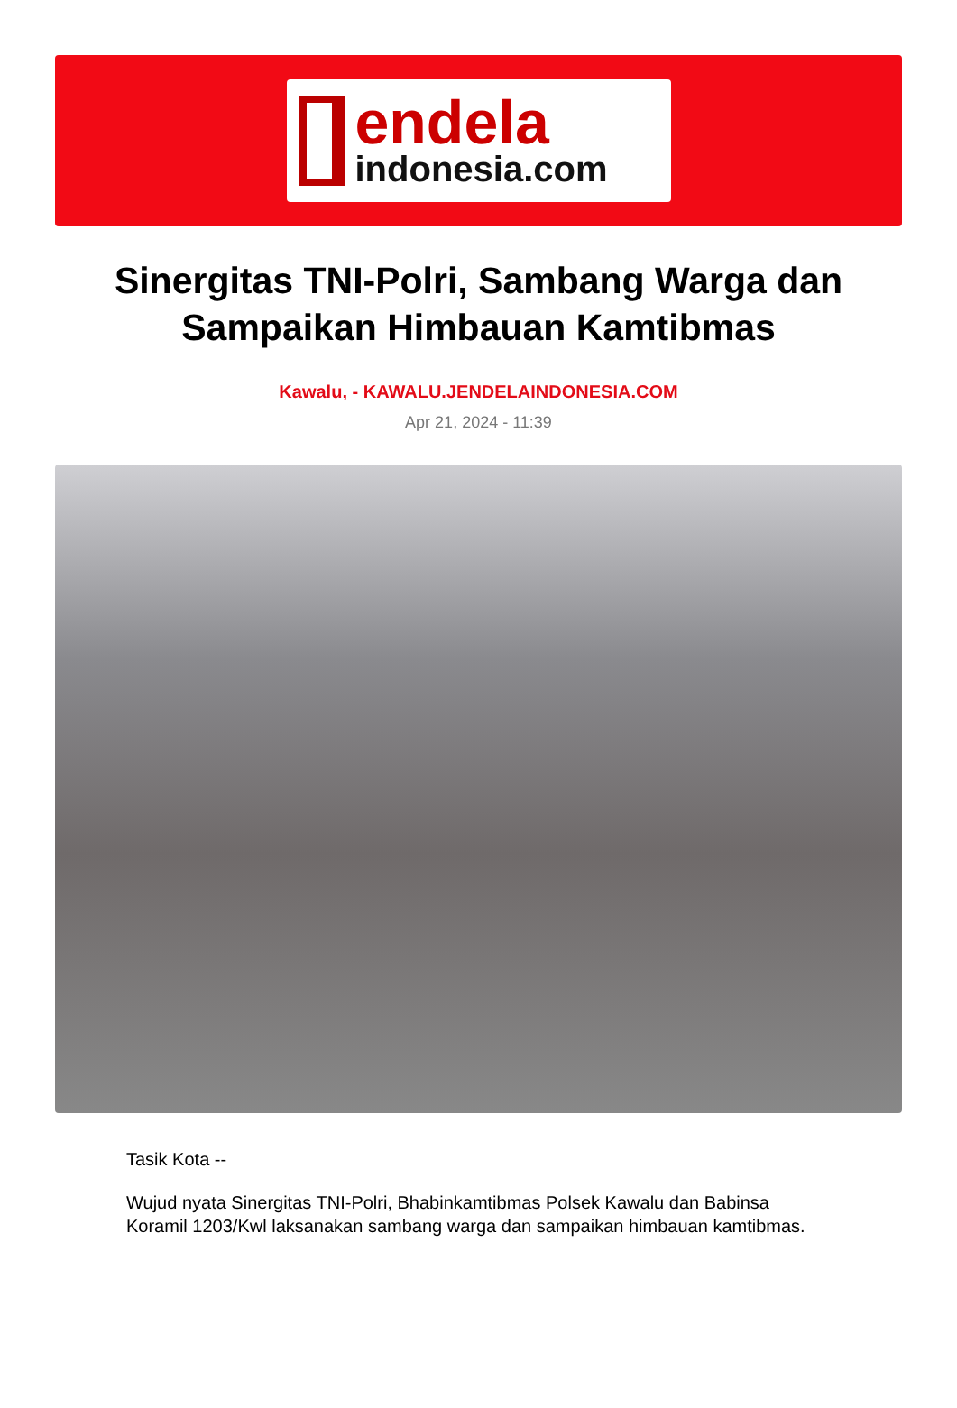endela
indonesia.com
Sinergitas TNI-Polri, Sambang Warga dan Sampaikan Himbauan Kamtibmas
Kawalu, - KAWALU.JENDELAINDONESIA.COM
Apr 21, 2024 - 11:39
Tasik Kota --
Wujud nyata Sinergitas TNI-Polri, Bhabinkamtibmas Polsek Kawalu dan Babinsa Koramil 1203/Kwl laksanakan sambang warga dan sampaikan himbauan kamtibmas.